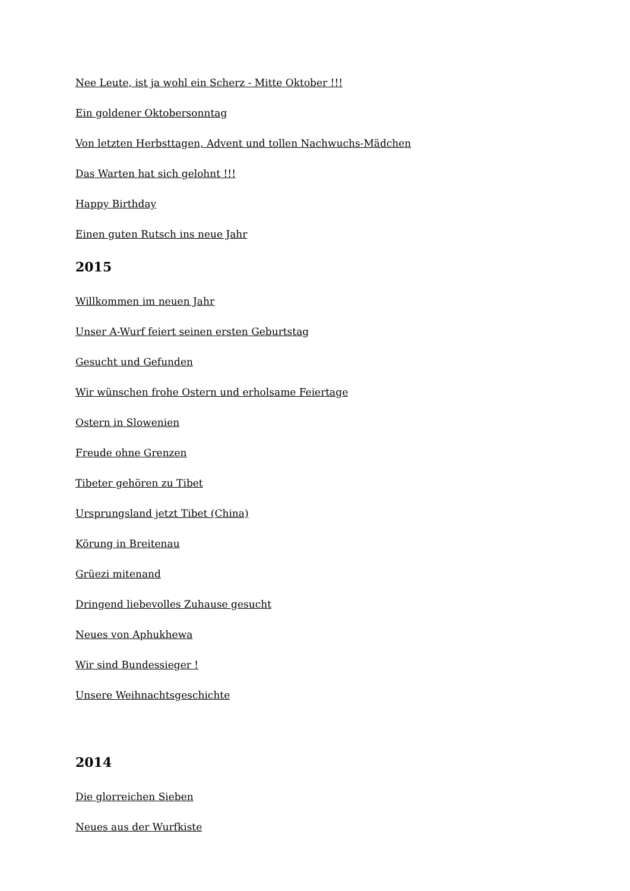Nee Leute, ist ja wohl ein Scherz - Mitte Oktober !!!
Ein goldener Oktobersonntag
Von letzten Herbsttagen, Advent und tollen Nachwuchs-Mädchen
Das Warten hat sich gelohnt !!!
Happy Birthday
Einen guten Rutsch ins neue Jahr
2015
Willkommen im neuen Jahr
Unser A-Wurf feiert seinen ersten Geburtstag
Gesucht und Gefunden
Wir wünschen frohe Ostern und erholsame Feiertage
Ostern in Slowenien
Freude ohne Grenzen
Tibeter gehören zu Tibet
Ursprungsland jetzt Tibet (China)
Körung in Breitenau
Grüezi mitenand
Dringend liebevolles Zuhause gesucht
Neues von Aphukhewa
Wir sind Bundessieger !
Unsere Weihnachtsgeschichte
2014
Die glorreichen Sieben
Neues aus der Wurfkiste